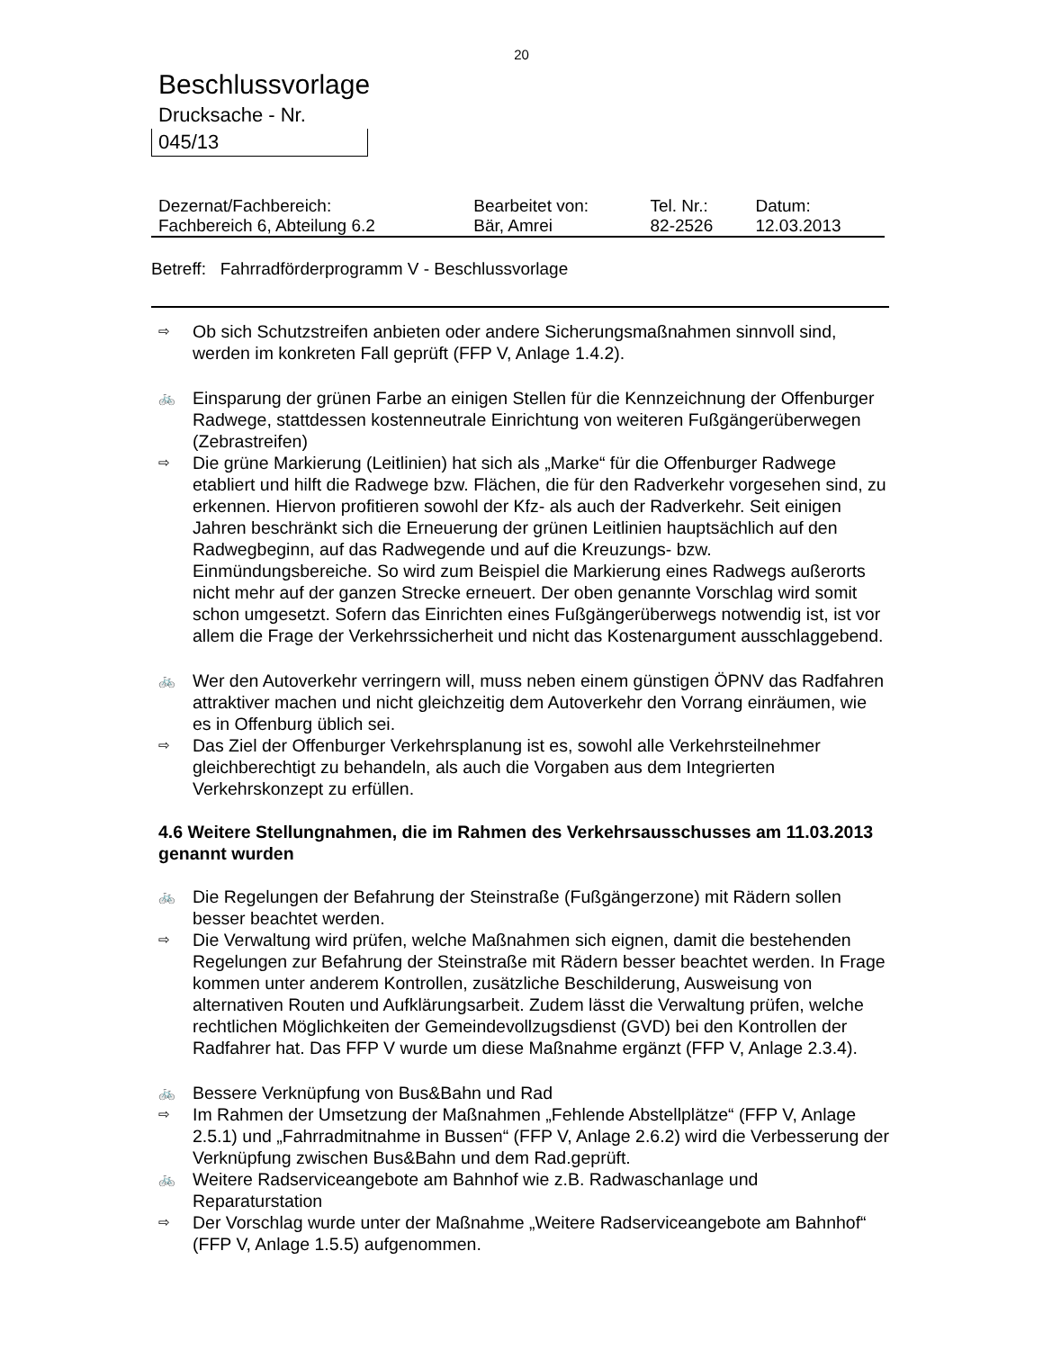20
Beschlussvorlage
Drucksache - Nr.
045/13
| Dezernat/Fachbereich: | Bearbeitet von: | Tel. Nr.: | Datum: |
| Fachbereich 6, Abteilung 6.2 | Bär, Amrei | 82-2526 | 12.03.2013 |
Betreff: Fahrradförderprogramm V - Beschlussvorlage
⇨ Ob sich Schutzstreifen anbieten oder andere Sicherungsmaßnahmen sinnvoll sind, werden im konkreten Fall geprüft (FFP V, Anlage 1.4.2).
🚲 Einsparung der grünen Farbe an einigen Stellen für die Kennzeichnung der Offenburger Radwege, stattdessen kostenneutrale Einrichtung von weiteren Fußgängerüberwegen (Zebrastreifen)
⇨ Die grüne Markierung (Leitlinien) hat sich als „Marke“ für die Offenburger Radwege etabliert und hilft die Radwege bzw. Flächen, die für den Radverkehr vorgesehen sind, zu erkennen. Hiervon profitieren sowohl der Kfz- als auch der Radverkehr. Seit einigen Jahren beschränkt sich die Erneuerung der grünen Leitlinien hauptsächlich auf den Radwegbeginn, auf das Radwegende und auf die Kreuzungs- bzw. Einmündungsbereiche. So wird zum Beispiel die Markierung eines Radwegs außerorts nicht mehr auf der ganzen Strecke erneuert. Der oben genannte Vorschlag wird somit schon umgesetzt. Sofern das Einrichten eines Fußgängerüberwegs notwendig ist, ist vor allem die Frage der Verkehrssicherheit und nicht das Kostenargument ausschlaggebend.
🚲 Wer den Autoverkehr verringern will, muss neben einem günstigen ÖPNV das Radfahren attraktiver machen und nicht gleichzeitig dem Autoverkehr den Vorrang einräumen, wie es in Offenburg üblich sei.
⇨ Das Ziel der Offenburger Verkehrsplanung ist es, sowohl alle Verkehrsteilnehmer gleichberechtigt zu behandeln, als auch die Vorgaben aus dem Integrierten Verkehrskonzept zu erfüllen.
4.6 Weitere Stellungnahmen, die im Rahmen des Verkehrsausschusses am 11.03.2013 genannt wurden
🚲 Die Regelungen der Befahrung der Steinstraße (Fußgängerzone) mit Rädern sollen besser beachtet werden.
⇨ Die Verwaltung wird prüfen, welche Maßnahmen sich eignen, damit die bestehenden Regelungen zur Befahrung der Steinstraße mit Rädern besser beachtet werden. In Frage kommen unter anderem Kontrollen, zusätzliche Beschilderung, Ausweisung von alternativen Routen und Aufklärungsarbeit. Zudem lässt die Verwaltung prüfen, welche rechtlichen Möglichkeiten der Gemeindevollzugsdienst (GVD) bei den Kontrollen der Radfahrer hat. Das FFP V wurde um diese Maßnahme ergänzt (FFP V, Anlage 2.3.4).
🚲 Bessere Verknüpfung von Bus&Bahn und Rad
⇨ Im Rahmen der Umsetzung der Maßnahmen „Fehlende Abstellplätze“ (FFP V, Anlage 2.5.1) und „Fahrradmitnahme in Bussen“ (FFP V, Anlage 2.6.2) wird die Verbesserung der Verknüpfung zwischen Bus&Bahn und dem Rad.geprüft.
🚲 Weitere Radserviceangebote am Bahnhof wie z.B. Radwaschanlage und Reparaturstation
⇨ Der Vorschlag wurde unter der Maßnahme „Weitere Radserviceangebote am Bahnhof“ (FFP V, Anlage 1.5.5) aufgenommen.